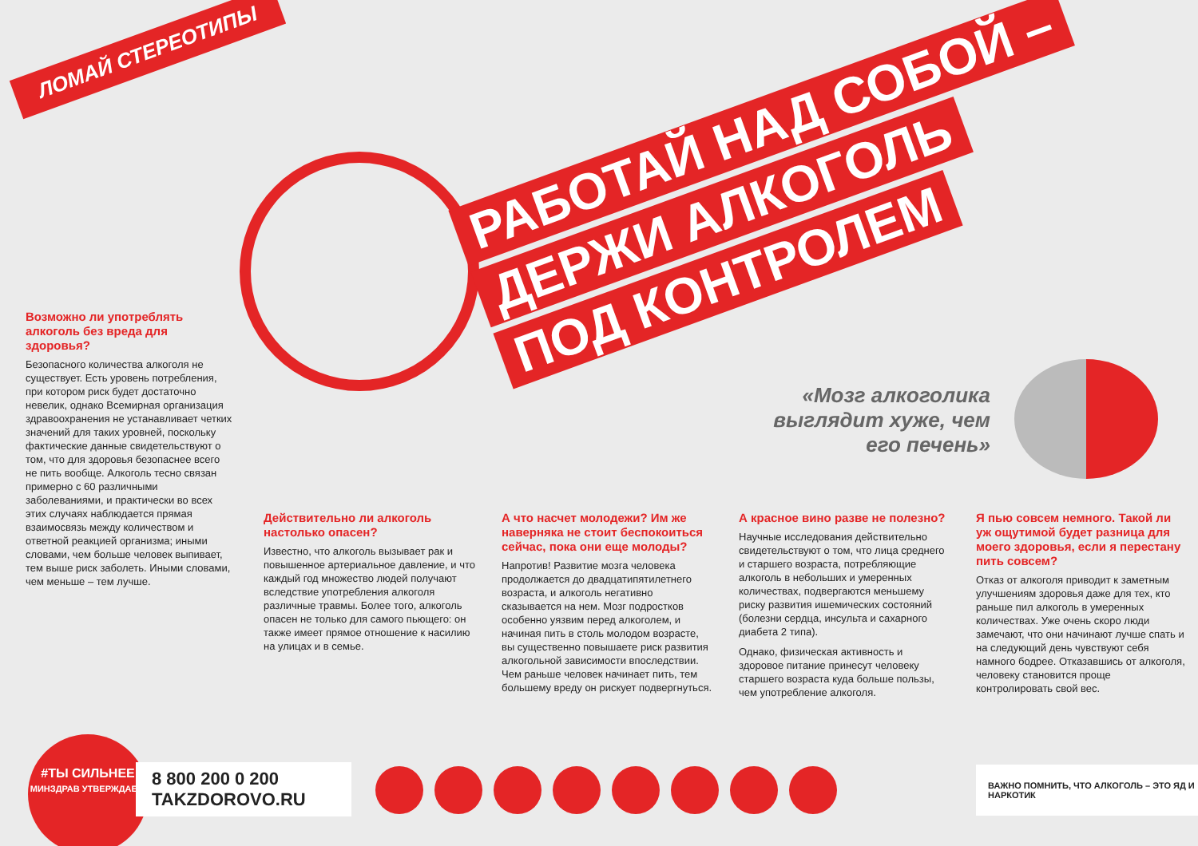ЛОМАЙ СТЕРЕОТИПЫ
РАБОТАЙ НАД СОБОЙ –
ДЕРЖИ АЛКОГОЛЬ
ПОД КОНТРОЛЕМ
«Мозг алкоголика выглядит хуже, чем его печень»
Возможно ли употреблять алкоголь без вреда для здоровья?
Безопасного количества алкоголя не существует. Есть уровень потребления, при котором риск будет достаточно невелик, однако Всемирная организация здравоохранения не устанавливает четких значений для таких уровней, поскольку фактические данные свидетельствуют о том, что для здоровья безопаснее всего не пить вообще. Алкоголь тесно связан примерно с 60 различными заболеваниями, и практически во всех этих случаях наблюдается прямая взаимосвязь между количеством и ответной реакцией организма; иными словами, чем больше человек выпивает, тем выше риск заболеть. Иными словами, чем меньше – тем лучше.
Действительно ли алкоголь настолько опасен?
Известно, что алкоголь вызывает рак и повышенное артериальное давление, и что каждый год множество людей получают вследствие употребления алкоголя различные травмы. Более того, алкоголь опасен не только для самого пьющего: он также имеет прямое отношение к насилию на улицах и в семье.
А что насчет молодежи? Им же наверняка не стоит беспокоиться сейчас, пока они еще молоды?
Напротив! Развитие мозга человека продолжается до двадцатипятилетнего возраста, и алкоголь негативно сказывается на нем. Мозг подростков особенно уязвим перед алкоголем, и начиная пить в столь молодом возрасте, вы существенно повышаете риск развития алкогольной зависимости впоследствии. Чем раньше человек начинает пить, тем большему вреду он рискует подвергнуться.
А красное вино разве не полезно?
Научные исследования действительно свидетельствуют о том, что лица среднего и старшего возраста, потребляющие алкоголь в небольших и умеренных количествах, подвергаются меньшему риску развития ишемических состояний (болезни сердца, инсульта и сахарного диабета 2 типа).
Однако, физическая активность и здоровое питание принесут человеку старшего возраста куда больше пользы, чем употребление алкоголя.
Я пью совсем немного. Такой ли уж ощутимой будет разница для моего здоровья, если я перестану пить совсем?
Отказ от алкоголя приводит к заметным улучшениям здоровья даже для тех, кто раньше пил алкоголь в умеренных количествах. Уже очень скоро люди замечают, что они начинают лучше спать и на следующий день чувствуют себя намного бодрее. Отказавшись от алкоголя, человеку становится проще контролировать свой вес.
#ТЫ СИЛЬНЕЕ
МИНЗДРАВ УТВЕРЖДАЕТ!
8 800 200 0 200
TAKZDOROVO.RU
ВАЖНО ПОМНИТЬ, ЧТО АЛКОГОЛЬ – ЭТО ЯД И НАРКОТИК